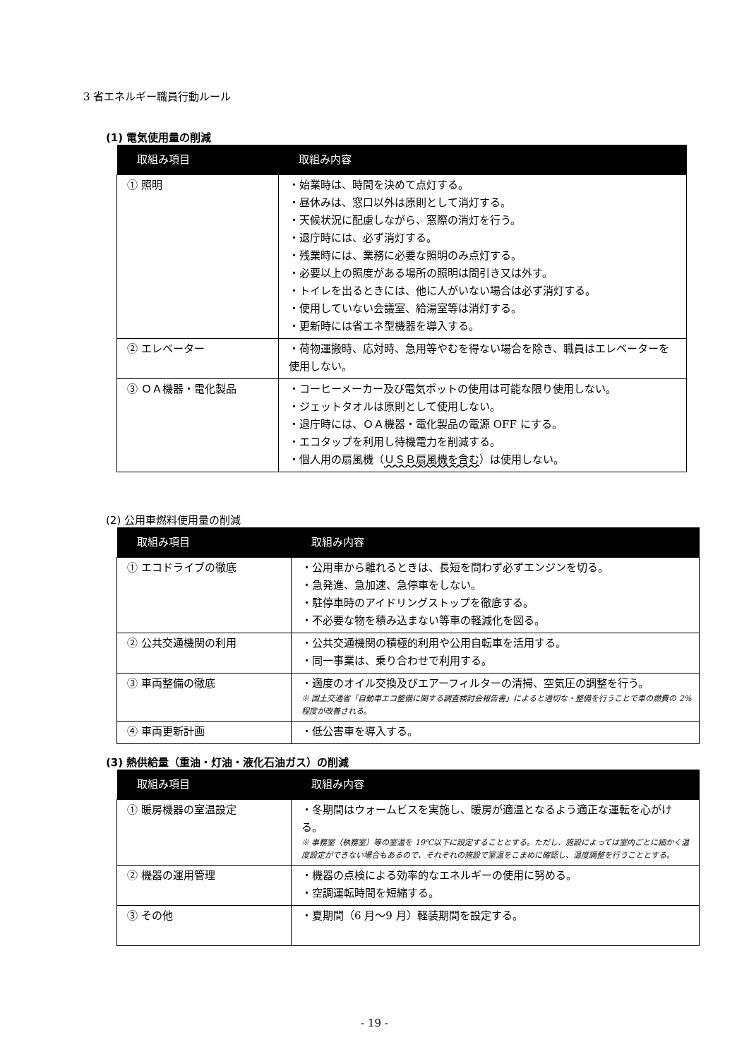3 省エネルギー職員行動ルール
(1) 電気使用量の削減
| 取組み項目 | 取組み内容 |
| --- | --- |
| ① 照明 | ・始業時は、時間を決めて点灯する。 ・昼休みは、窓口以外は原則として消灯する。 ・天候状況に配慮しながら、窓際の消灯を行う。 ・退庁時には、必ず消灯する。 ・残業時には、業務に必要な照明のみ点灯する。 ・必要以上の照度がある場所の照明は間引き又は外す。 ・トイレを出るときには、他に人がいない場合は必ず消灯する。 ・使用していない会議室、給湯室等は消灯する。 ・更新時には省エネ型機器を導入する。 |
| ② エレベーター | ・荷物運搬時、応対時、急用等やむを得ない場合を除き、職員はエレベーターを使用しない。 |
| ③ ＯＡ機器・電化製品 | ・コーヒーメーカー及び電気ポットの使用は可能な限り使用しない。 ・ジェットタオルは原則として使用しない。 ・退庁時には、ＯＡ機器・電化製品の電源 OFF にする。 ・エコタップを利用し待機電力を削減する。 ・個人用の扇風機（ ＵＳＢ扇風機を含む ）は使用しない。 |
(2) 公用車燃料使用量の削減
| 取組み項目 | 取組み内容 |
| --- | --- |
| ① エコドライブの徹底 | ・公用車から離れるときは、長短を問わず必ずエンジンを切る。 ・急発進、急加速、急停車をしない。 ・駐停車時のアイドリングストップを徹底する。 ・不必要な物を積み込まない等車の軽減化を図る。 |
| ② 公共交通機関の利用 | ・公共交通機関の積極的利用や公用自転車を活用する。 ・同一事業は、乗り合わせで利用する。 |
| ③ 車両整備の徹底 | ・適度のオイル交換及びエアーフィルターの清掃、空気圧の調整を行う。 ※ 国土交通省「自動車エコ整備に関する調査検討会報告書」によると適切な・整備を行うことで車の燃費の 2%程度が改善される。 |
| ④ 車両更新計画 | ・低公害車を導入する。 |
(3) 熱供給量（重油・灯油・液化石油ガス）の削減
| 取組み項目 | 取組み内容 |
| --- | --- |
| ① 暖房機器の室温設定 | ・冬期間はウォームビスを実施し、暖房が適温となるよう適正な運転を心がける。 ※ 事務室（執務室）等の室温を 19℃以下に設定することとする。ただし、施設によっては室内ごとに細かく温度設定ができない場合もあるので、それぞれの施設で室温をこまめに確認し、温度調整を行うこととする。 |
| ② 機器の運用管理 | ・機器の点検による効率的なエネルギーの使用に努める。 ・空調運転時間を短縮する。 |
| ③ その他 | ・夏期間（6 月〜9 月）軽装期間を設定する。 |
- 19 -